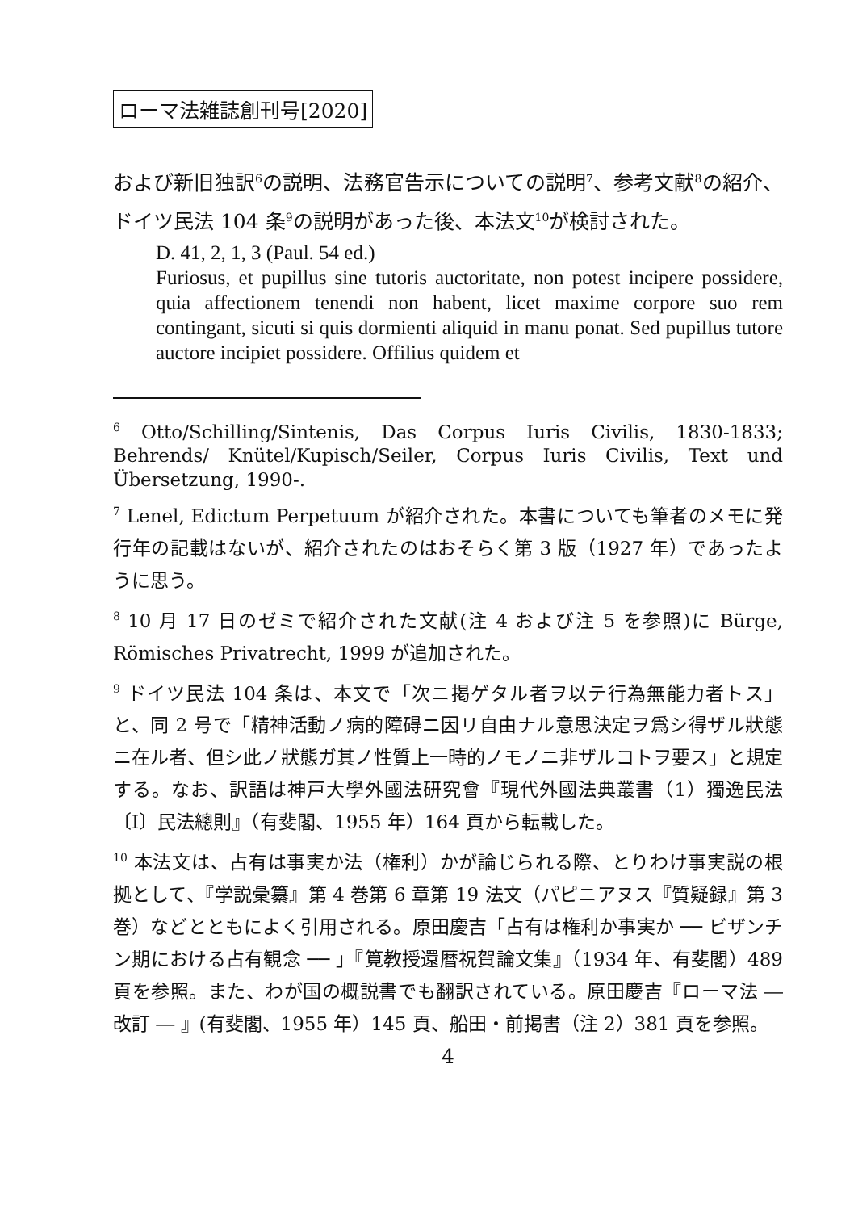ローマ法雑誌創刊号[2020]
および新旧独訳<sup>6</sup>の説明、法務官告示についての説明<sup>7</sup>、参考文献<sup>8</sup>の紹介、ドイツ民法 104 条<sup>9</sup>の説明があった後、本法文<sup>10</sup>が検討された。
D. 41, 2, 1, 3 (Paul. 54 ed.)
Furiosus, et pupillus sine tutoris auctoritate, non potest incipere possidere, quia affectionem tenendi non habent, licet maxime corpore suo rem contingant, sicuti si quis dormienti aliquid in manu ponat. Sed pupillus tutore auctore incipiet possidere. Offilius quidem et
<sup>6</sup> Otto/Schilling/Sintenis, Das Corpus Iuris Civilis, 1830-1833; Behrends/ Knütel/Kupisch/Seiler, Corpus Iuris Civilis, Text und Übersetzung, 1990-.
<sup>7</sup> Lenel, Edictum Perpetuum が紹介された。本書についても筆者のメモに発行年の記載はないが、紹介されたのはおそらく第 3 版（1927 年）であったように思う。
<sup>8</sup> 10 月 17 日のゼミで紹介された文献(注 4 および注 5 を参照)に Bürge, Römisches Privatrecht, 1999 が追加された。
<sup>9</sup> ドイツ民法 104 条は、本文で「次ニ掲ゲタル者ヲ以テ行為無能力者トス」と、同 2 号で「精神活動ノ病的障碍ニ因リ自由ナル意思決定ヲ爲シ得ザル狀態ニ在ル者、但シ此ノ狀態ガ其ノ性質上一時的ノモノニ非ザルコトヲ要ス」と規定する。なお、訳語は神戸大學外國法研究會『現代外國法典叢書（1）獨逸民法〔I〕民法總則』（有斐閣、1955 年）164 頁から転載した。
<sup>10</sup> 本法文は、占有は事実か法（権利）かが論じられる際、とりわけ事実説の根拠として、『学説彙纂』第 4 巻第 6 章第 19 法文（パピニアヌス『質疑録』第 3 巻）などとともによく引用される。原田慶吉「占有は権利か事実か ── ビザンチン期における占有観念 ── 」『筧教授還暦祝賀論文集』（1934 年、有斐閣）489 頁を参照。また、わが国の概説書でも翻訳されている。原田慶吉『ローマ法 ― 改訂 ― 』(有斐閣、1955 年）145 頁、船田・前掲書（注 2）381 頁を参照。
4